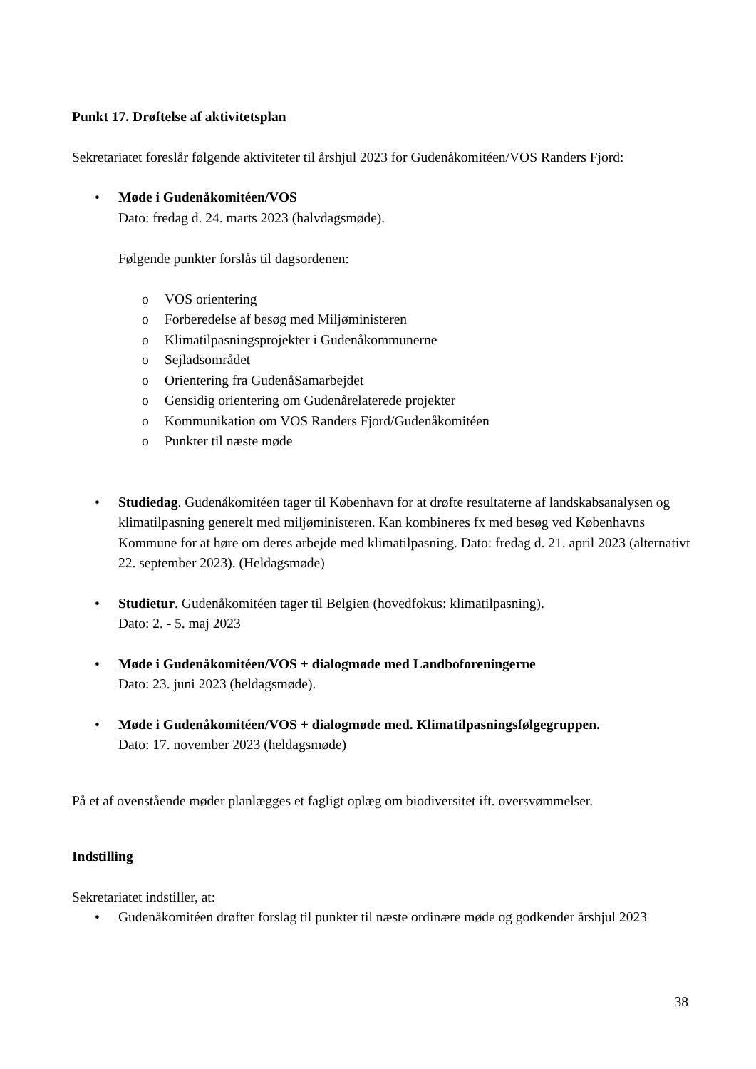Punkt 17. Drøftelse af aktivitetsplan
Sekretariatet foreslår følgende aktiviteter til årshjul 2023 for Gudenåkomitéen/VOS Randers Fjord:
• Møde i Gudenåkomitéen/VOS
Dato: fredag d. 24. marts 2023 (halvdagsmøde).
Følgende punkter forslås til dagsordenen:
o VOS orientering
o Forberedelse af besøg med Miljøministeren
o Klimatilpasningsprojekter i Gudenåkommunerne
o Sejladsområdet
o Orientering fra GudenåSamarbejdet
o Gensidig orientering om Gudenårelaterede projekter
o Kommunikation om VOS Randers Fjord/Gudenåkomitéen
o Punkter til næste møde
• Studiedag. Gudenåkomitéen tager til København for at drøfte resultaterne af landskabsanalysen og klimatilpasning generelt med miljøministeren. Kan kombineres fx med besøg ved Københavns Kommune for at høre om deres arbejde med klimatilpasning. Dato: fredag d. 21. april 2023 (alternativt 22. september 2023). (Heldagsmøde)
• Studietur. Gudenåkomitéen tager til Belgien (hovedfokus: klimatilpasning).
Dato: 2. - 5. maj 2023
• Møde i Gudenåkomitéen/VOS + dialogmøde med Landboforeningerne
Dato: 23. juni 2023 (heldagsmøde).
• Møde i Gudenåkomitéen/VOS + dialogmøde med. Klimatilpasningsfølgegruppen.
Dato: 17. november 2023 (heldagsmøde)
På et af ovenstående møder planlægges et fagligt oplæg om biodiversitet ift. oversvømmelser.
Indstilling
Sekretariatet indstiller, at:
• Gudenåkomitéen drøfter forslag til punkter til næste ordinære møde og godkender årshjul 2023
38